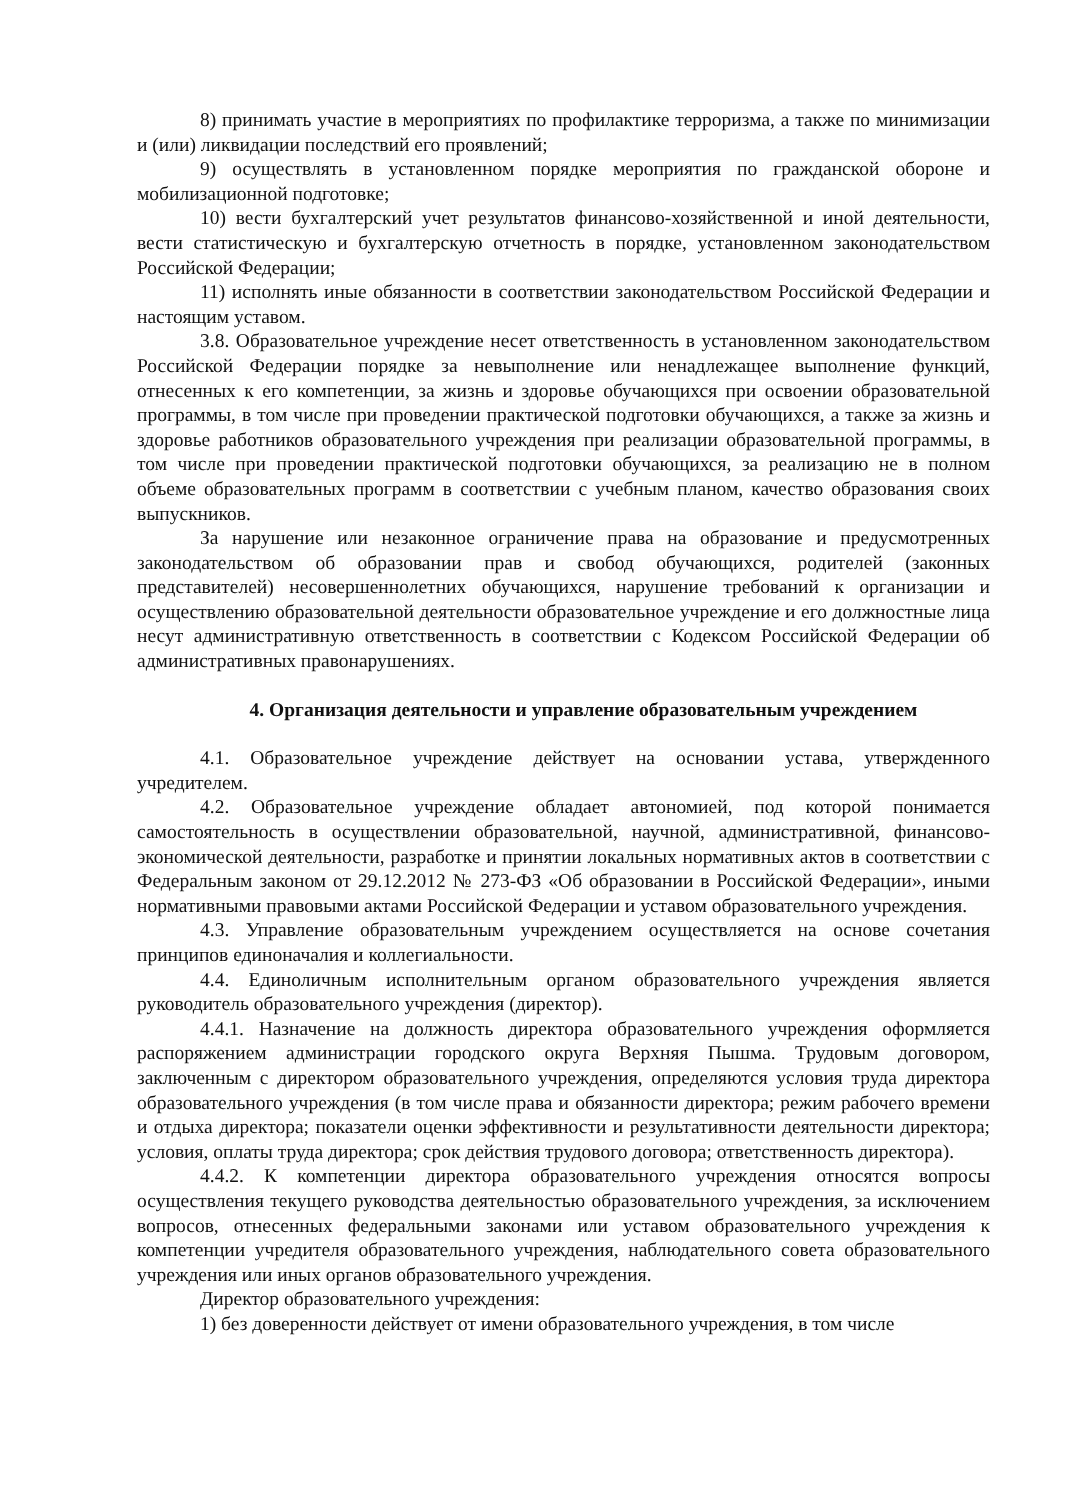8) принимать участие в мероприятиях по профилактике терроризма, а также по минимизации и (или) ликвидации последствий его проявлений;
9) осуществлять в установленном порядке мероприятия по гражданской обороне и мобилизационной подготовке;
10) вести бухгалтерский учет результатов финансово-хозяйственной и иной деятельности, вести статистическую и бухгалтерскую отчетность в порядке, установленном законодательством Российской Федерации;
11) исполнять иные обязанности в соответствии законодательством Российской Федерации и настоящим уставом.
3.8. Образовательное учреждение несет ответственность в установленном законодательством Российской Федерации порядке за невыполнение или ненадлежащее выполнение функций, отнесенных к его компетенции, за жизнь и здоровье обучающихся при освоении образовательной программы, в том числе при проведении практической подготовки обучающихся, а также за жизнь и здоровье работников образовательного учреждения при реализации образовательной программы, в том числе при проведении практической подготовки обучающихся, за реализацию не в полном объеме образовательных программ в соответствии с учебным планом, качество образования своих выпускников.
За нарушение или незаконное ограничение права на образование и предусмотренных законодательством об образовании прав и свобод обучающихся, родителей (законных представителей) несовершеннолетних обучающихся, нарушение требований к организации и осуществлению образовательной деятельности образовательное учреждение и его должностные лица несут административную ответственность в соответствии с Кодексом Российской Федерации об административных правонарушениях.
4. Организация деятельности и управление образовательным учреждением
4.1. Образовательное учреждение действует на основании устава, утвержденного учредителем.
4.2. Образовательное учреждение обладает автономией, под которой понимается самостоятельность в осуществлении образовательной, научной, административной, финансово-экономической деятельности, разработке и принятии локальных нормативных актов в соответствии с Федеральным законом от 29.12.2012 № 273-ФЗ «Об образовании в Российской Федерации», иными нормативными правовыми актами Российской Федерации и уставом образовательного учреждения.
4.3. Управление образовательным учреждением осуществляется на основе сочетания принципов единоначалия и коллегиальности.
4.4. Единоличным исполнительным органом образовательного учреждения является руководитель образовательного учреждения (директор).
4.4.1. Назначение на должность директора образовательного учреждения оформляется распоряжением администрации городского округа Верхняя Пышма. Трудовым договором, заключенным с директором образовательного учреждения, определяются условия труда директора образовательного учреждения (в том числе права и обязанности директора; режим рабочего времени и отдыха директора; показатели оценки эффективности и результативности деятельности директора; условия, оплаты труда директора; срок действия трудового договора; ответственность директора).
4.4.2. К компетенции директора образовательного учреждения относятся вопросы осуществления текущего руководства деятельностью образовательного учреждения, за исключением вопросов, отнесенных федеральными законами или уставом образовательного учреждения к компетенции учредителя образовательного учреждения, наблюдательного совета образовательного учреждения или иных органов образовательного учреждения.
Директор образовательного учреждения:
1) без доверенности действует от имени образовательного учреждения, в том числе